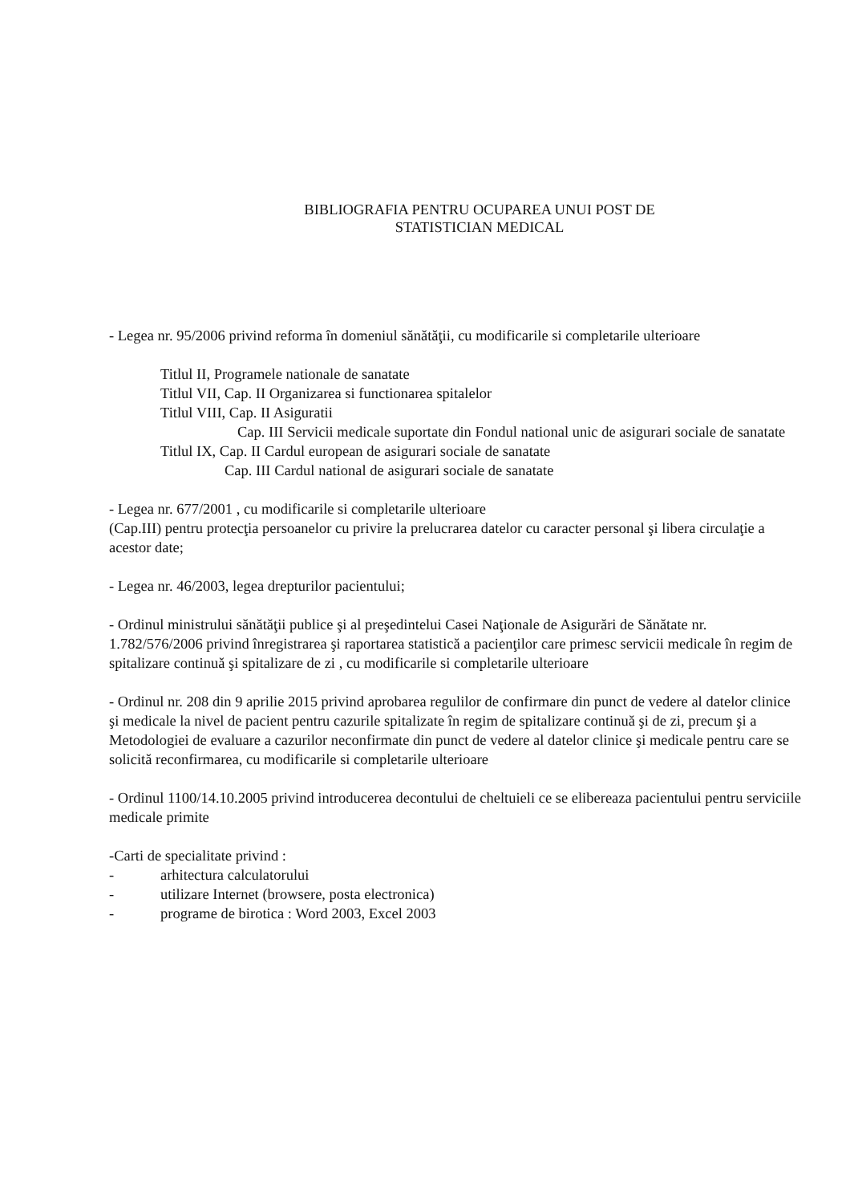BIBLIOGRAFIA PENTRU OCUPAREA UNUI POST DE
STATISTICIAN MEDICAL
- Legea nr. 95/2006 privind reforma în domeniul sănătăţii, cu modificarile si completarile ulterioare
Titlul II, Programele nationale de sanatate
Titlul VII, Cap. II Organizarea si functionarea spitalelor
Titlul VIII, Cap. II Asiguratii
Cap. III Servicii medicale suportate din Fondul national unic de asigurari sociale de sanatate
Titlul IX, Cap. II Cardul european de asigurari sociale de sanatate
Cap. III Cardul national de asigurari sociale de sanatate
- Legea nr. 677/2001 , cu modificarile si completarile ulterioare
(Cap.III) pentru protecţia persoanelor cu privire la prelucrarea datelor cu caracter personal şi libera circulaţie a acestor date;
- Legea nr. 46/2003, legea drepturilor pacientului;
- Ordinul ministrului sănătăţii publice şi al preşedintelui Casei Naţionale de Asigurări de Sănătate nr. 1.782/576/2006 privind înregistrarea şi raportarea statistică a pacienţilor care primesc servicii medicale în regim de spitalizare continuă şi spitalizare de zi , cu modificarile si completarile ulterioare
- Ordinul nr. 208 din 9 aprilie 2015 privind aprobarea regulilor de confirmare din punct de vedere al datelor clinice şi medicale la nivel de pacient pentru cazurile spitalizate în regim de spitalizare continuă şi de zi, precum şi a Metodologiei de evaluare a cazurilor neconfirmate din punct de vedere al datelor clinice şi medicale pentru care se solicită reconfirmarea, cu modificarile si completarile ulterioare
- Ordinul 1100/14.10.2005 privind introducerea decontului de cheltuieli ce se elibereaza pacientului pentru serviciile medicale primite
-Carti de specialitate privind :
- arhitectura calculatorului
- utilizare Internet (browsere, posta electronica)
- programe de birotica : Word 2003, Excel 2003